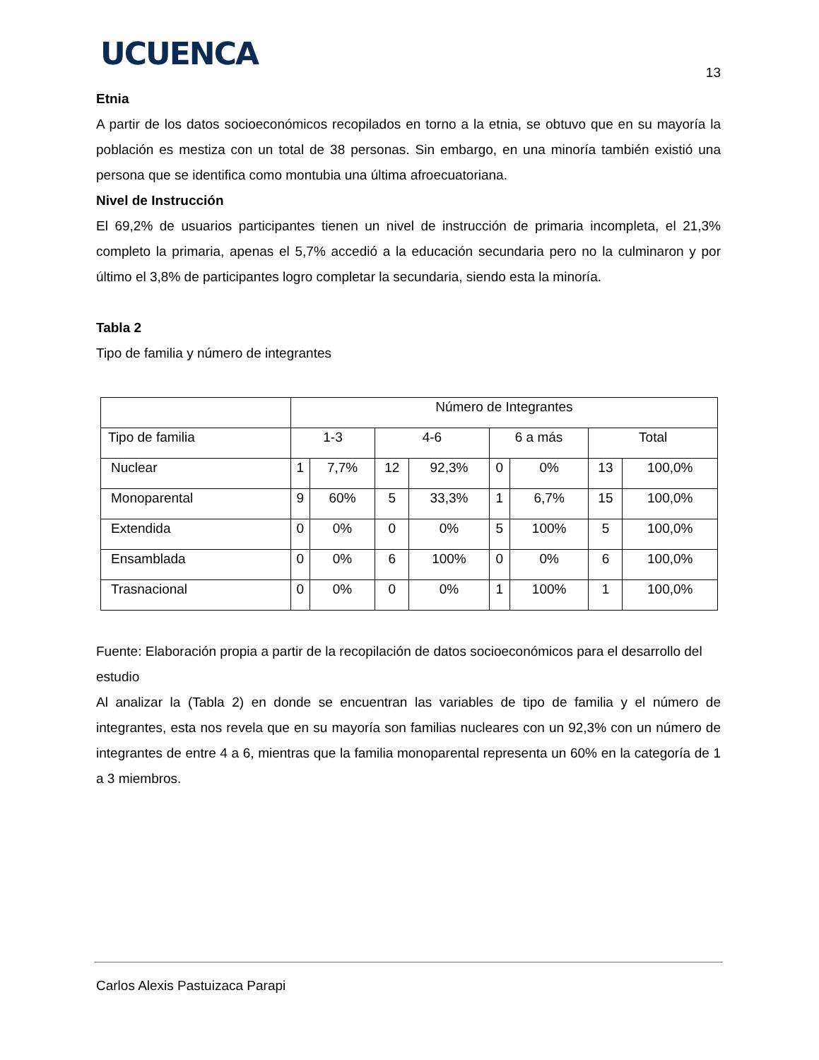UCUENCA
13
Etnia
A partir de los datos socioeconómicos recopilados en torno a la etnia, se obtuvo que en su mayoría la población es mestiza con un total de 38 personas. Sin embargo, en una minoría también existió una persona que se identifica como montubia una última afroecuatoriana.
Nivel de Instrucción
El 69,2% de usuarios participantes tienen un nivel de instrucción de primaria incompleta, el 21,3% completo la primaria, apenas el 5,7% accedió a la educación secundaria pero no la culminaron y por último el 3,8% de participantes logro completar la secundaria, siendo esta la minoría.
Tabla 2
Tipo de familia y número de integrantes
| | Número de Integrantes | | | | | | | |
| Tipo de familia | 1-3 | | 4-6 | | 6 a más | | Total | |
| Nuclear | 1 | 7,7% | 12 | 92,3% | 0 | 0% | 13 | 100,0% |
| Monoparental | 9 | 60% | 5 | 33,3% | 1 | 6,7% | 15 | 100,0% |
| Extendida | 0 | 0% | 0 | 0% | 5 | 100% | 5 | 100,0% |
| Ensamblada | 0 | 0% | 6 | 100% | 0 | 0% | 6 | 100,0% |
| Trasnacional | 0 | 0% | 0 | 0% | 1 | 100% | 1 | 100,0% |
Fuente: Elaboración propia a partir de la recopilación de datos socioeconómicos para el desarrollo del estudio
Al analizar la (Tabla 2) en donde se encuentran las variables de tipo de familia y el número de integrantes, esta nos revela que en su mayoría son familias nucleares con un 92,3% con un número de integrantes de entre 4 a 6, mientras que la familia monoparental representa un 60% en la categoría de 1 a 3 miembros.
Carlos Alexis Pastuizaca Parapi